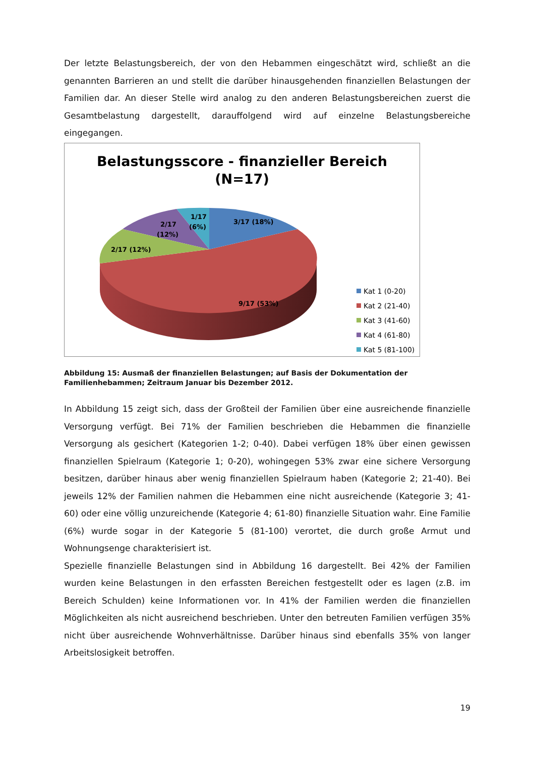Der letzte Belastungsbereich, der von den Hebammen eingeschätzt wird, schließt an die genannten Barrieren an und stellt die darüber hinausgehenden finanziellen Belastungen der Familien dar. An dieser Stelle wird analog zu den anderen Belastungsbereichen zuerst die Gesamtbelastung dargestellt, darauffolgend wird auf einzelne Belastungsbereiche eingegangen.
Belastungsscore - finanzieller Bereich
(N=17)
3/17 (18%)
1/17
(6%)
2/17
(12%)
2/17 (12%)
9/17 (53%)
Kat 1 (0-20)
Kat 2 (21-40)
Kat 3 (41-60)
Kat 4 (61-80)
Kat 5 (81-100)
Abbildung 15: Ausmaß der finanziellen Belastungen; auf Basis der Dokumentation der Familienhebammen; Zeitraum Januar bis Dezember 2012.
In Abbildung 15 zeigt sich, dass der Großteil der Familien über eine ausreichende finanzielle Versorgung verfügt. Bei 71% der Familien beschrieben die Hebammen die finanzielle Versorgung als gesichert (Kategorien 1-2; 0-40). Dabei verfügen 18% über einen gewissen finanziellen Spielraum (Kategorie 1; 0-20), wohingegen 53% zwar eine sichere Versorgung besitzen, darüber hinaus aber wenig finanziellen Spielraum haben (Kategorie 2; 21-40). Bei jeweils 12% der Familien nahmen die Hebammen eine nicht ausreichende (Kategorie 3; 41-60) oder eine völlig unzureichende (Kategorie 4; 61-80) finanzielle Situation wahr. Eine Familie (6%) wurde sogar in der Kategorie 5 (81-100) verortet, die durch große Armut und Wohnungsenge charakterisiert ist.
Spezielle finanzielle Belastungen sind in Abbildung 16 dargestellt. Bei 42% der Familien wurden keine Belastungen in den erfassten Bereichen festgestellt oder es lagen (z.B. im Bereich Schulden) keine Informationen vor. In 41% der Familien werden die finanziellen Möglichkeiten als nicht ausreichend beschrieben. Unter den betreuten Familien verfügen 35% nicht über ausreichende Wohnverhältnisse. Darüber hinaus sind ebenfalls 35% von langer Arbeitslosigkeit betroffen.
19